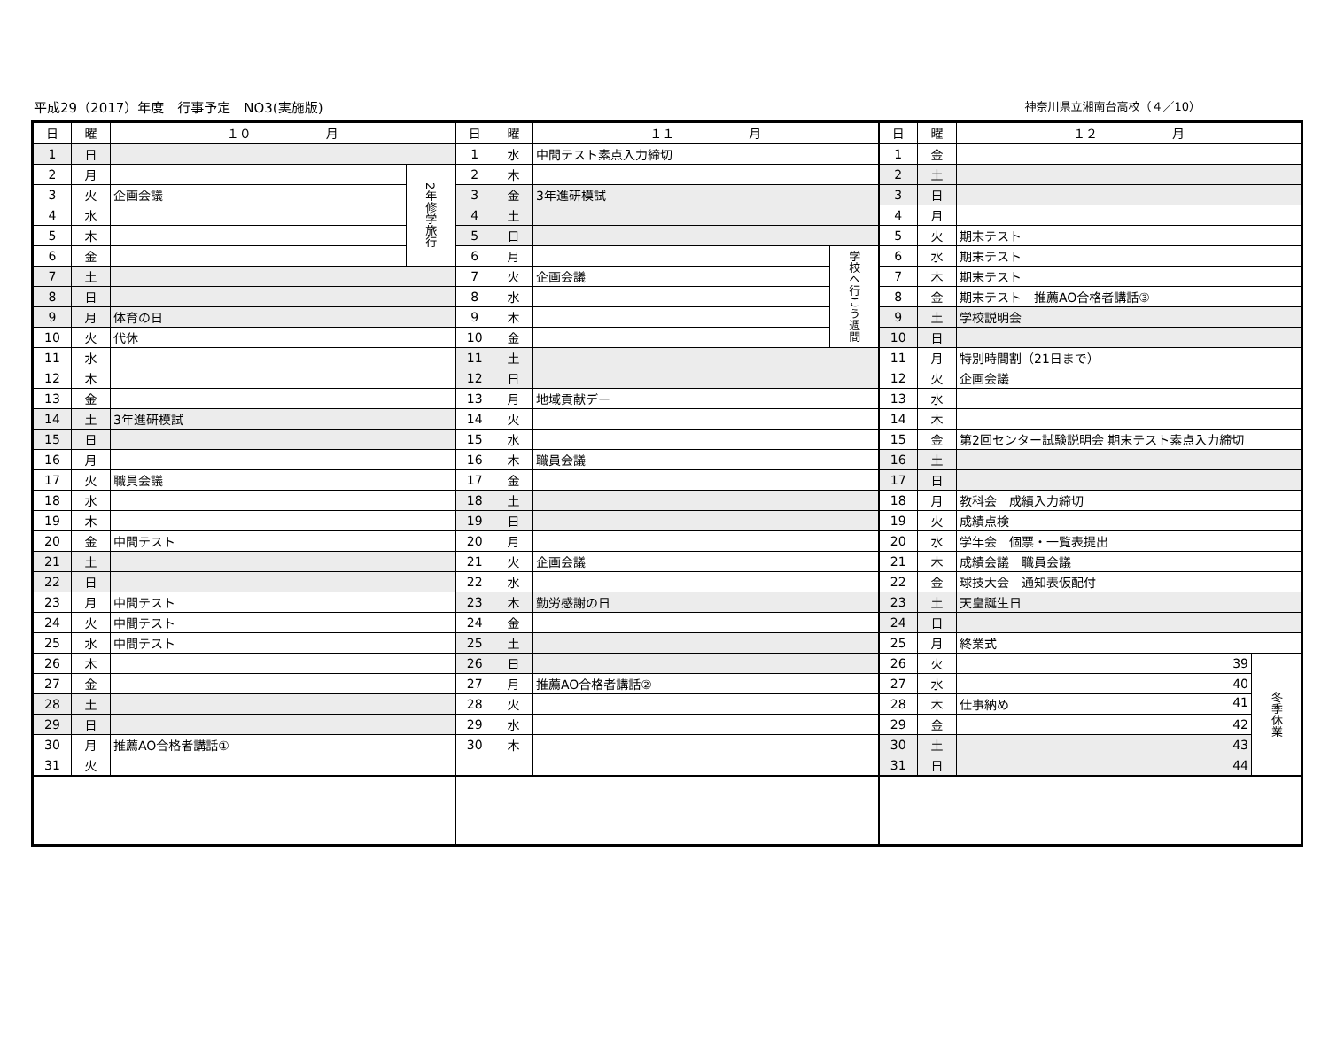平成29（2017）年度　行事予定　NO3(実施版) 神奈川県立湘南台高校（４／10）
| 日 | 曜 | １０ 月 | | 日 | 曜 | １１ 月 | | 日 | 曜 | １２ 月 | |
| --- | --- | --- | --- | --- | --- | --- | --- | --- | --- | --- | --- |
| 1 | 日 | | | 1 | 水 | 中間テスト素点入力締切 | | 1 | 金 | | |
| 2 | 月 | | 2年修学旅行 | 2 | 木 | | | 2 | 土 | | |
| 3 | 火 | 企画会議 | | 3 | 金 | 3年進研模試 | | 3 | 日 | | |
| 4 | 水 | | | 4 | 土 | | | 4 | 月 | | |
| 5 | 木 | | | 5 | 日 | | | 5 | 火 | 期末テスト | |
| 6 | 金 | | | 6 | 月 | | 学校へ行こう週間 | 6 | 水 | 期末テスト | |
| 7 | 土 | | | 7 | 火 | 企画会議 | | 7 | 木 | 期末テスト | |
| 8 | 日 | | | 8 | 水 | | | 8 | 金 | 期末テスト 推薦AO合格者講話③ | |
| 9 | 月 | 体育の日 | | 9 | 木 | | | 9 | 土 | 学校説明会 | |
| 10 | 火 | 代休 | | 10 | 金 | | | 10 | 日 | | |
| 11 | 水 | | | 11 | 土 | | | 11 | 月 | 特別時間割（21日まで） | |
| 12 | 木 | | | 12 | 日 | | | 12 | 火 | 企画会議 | |
| 13 | 金 | | | 13 | 月 | 地域貢献デー | | 13 | 水 | | |
| 14 | 土 | 3年進研模試 | | 14 | 火 | | | 14 | 木 | | |
| 15 | 日 | | | 15 | 水 | | | 15 | 金 | 第2回センター試験説明会 期末テスト素点入力締切 | |
| 16 | 月 | | | 16 | 木 | 職員会議 | | 16 | 土 | | |
| 17 | 火 | 職員会議 | | 17 | 金 | | | 17 | 日 | | |
| 18 | 水 | | | 18 | 土 | | | 18 | 月 | 教科会 成績入力締切 | |
| 19 | 木 | | | 19 | 日 | | | 19 | 火 | 成績点検 | |
| 20 | 金 | 中間テスト | | 20 | 月 | | | 20 | 水 | 学年会 個票・一覧表提出 | |
| 21 | 土 | | | 21 | 火 | 企画会議 | | 21 | 木 | 成績会議 職員会議 | |
| 22 | 日 | | | 22 | 水 | | | 22 | 金 | 球技大会 通知表仮配付 | |
| 23 | 月 | 中間テスト | | 23 | 木 | 勤労感謝の日 | | 23 | 土 | 天皇誕生日 | |
| 24 | 火 | 中間テスト | | 24 | 金 | | | 24 | 日 | | |
| 25 | 水 | 中間テスト | | 25 | 土 | | | 25 | 月 | 終業式 | |
| 26 | 木 | | | 26 | 日 | | | 26 | 火 | 39 | 冬季休業 |
| 27 | 金 | | | 27 | 月 | 推薦AO合格者講話② | | 27 | 水 | 40 | |
| 28 | 土 | | | 28 | 火 | | | 28 | 木 | 仕事納め 41 | |
| 29 | 日 | | | 29 | 水 | | | 29 | 金 | 42 | |
| 30 | 月 | 推薦AO合格者講話① | | 30 | 木 | | | 30 | 土 | 43 | |
| 31 | 火 | | | | | | | 31 | 日 | 44 | |